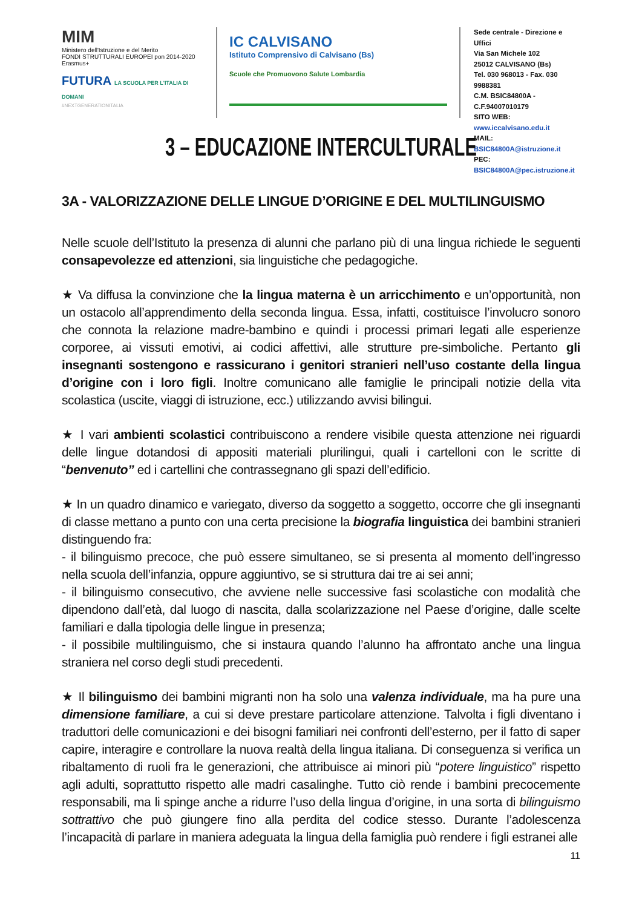MIM
Ministero dell'Istruzione e del Merito
FONDI STRUTTURALI EUROPEI pon 2014-2020 Erasmus+
FUTURA LA SCUOLA PER L'ITALIA DI DOMANI
#NEXTGENERATIONITALIA
IC CALVISANO
Istituto Comprensivo di Calvisano (Bs)
Scuole che Promuovono Salute Lombardia
Sede centrale - Direzione e Uffici
Via San Michele 102
25012 CALVISANO (Bs)
Tel. 030 968013 - Fax. 030 9988381
C.M. BSIC84800A - C.F.94007010179
SITO WEB: www.iccalvisano.edu.it
MAIL: BSIC84800A@istruzione.it
PEC: BSIC84800A@pec.istruzione.it
3 – EDUCAZIONE INTERCULTURALE
3A - VALORIZZAZIONE DELLE LINGUE D’ORIGINE E DEL MULTILINGUISMO
Nelle scuole dell’Istituto la presenza di alunni che parlano più di una lingua richiede le seguenti consapevolezze ed attenzioni, sia linguistiche che pedagogiche.
★ Va diffusa la convinzione che la lingua materna è un arricchimento e un’opportunità, non un ostacolo all’apprendimento della seconda lingua. Essa, infatti, costituisce l’involucro sonoro che connota la relazione madre-bambino e quindi i processi primari legati alle esperienze corporee, ai vissuti emotivi, ai codici affettivi, alle strutture pre-simboliche. Pertanto gli insegnanti sostengono e rassicurano i genitori stranieri nell’uso costante della lingua d’origine con i loro figli. Inoltre comunicano alle famiglie le principali notizie della vita scolastica (uscite, viaggi di istruzione, ecc.) utilizzando avvisi bilingui.
★ I vari ambienti scolastici contribuiscono a rendere visibile questa attenzione nei riguardi delle lingue dotandosi di appositi materiali plurilingui, quali i cartelloni con le scritte di “benvenuto” ed i cartellini che contrassegnano gli spazi dell’edificio.
★ In un quadro dinamico e variegato, diverso da soggetto a soggetto, occorre che gli insegnanti di classe mettano a punto con una certa precisione la biografia linguistica dei bambini stranieri distinguendo fra:
- il bilinguismo precoce, che può essere simultaneo, se si presenta al momento dell’ingresso nella scuola dell’infanzia, oppure aggiuntivo, se si struttura dai tre ai sei anni;
- il bilinguismo consecutivo, che avviene nelle successive fasi scolastiche con modalità che dipendono dall’età, dal luogo di nascita, dalla scolarizzazione nel Paese d’origine, dalle scelte familiari e dalla tipologia delle lingue in presenza;
- il possibile multilinguismo, che si instaura quando l’alunno ha affrontato anche una lingua straniera nel corso degli studi precedenti.
★ Il bilinguismo dei bambini migranti non ha solo una valenza individuale, ma ha pure una dimensione familiare, a cui si deve prestare particolare attenzione. Talvolta i figli diventano i traduttori delle comunicazioni e dei bisogni familiari nei confronti dell’esterno, per il fatto di saper capire, interagire e controllare la nuova realtà della lingua italiana. Di conseguenza si verifica un ribaltamento di ruoli fra le generazioni, che attribuisce ai minori più “potere linguistico” rispetto agli adulti, soprattutto rispetto alle madri casalinghe. Tutto ciò rende i bambini precocemente responsabili, ma li spinge anche a ridurre l’uso della lingua d’origine, in una sorta di bilinguismo sottrattivo che può giungere fino alla perdita del codice stesso. Durante l’adolescenza l’incapacità di parlare in maniera adeguata la lingua della famiglia può rendere i figli estranei alle
11